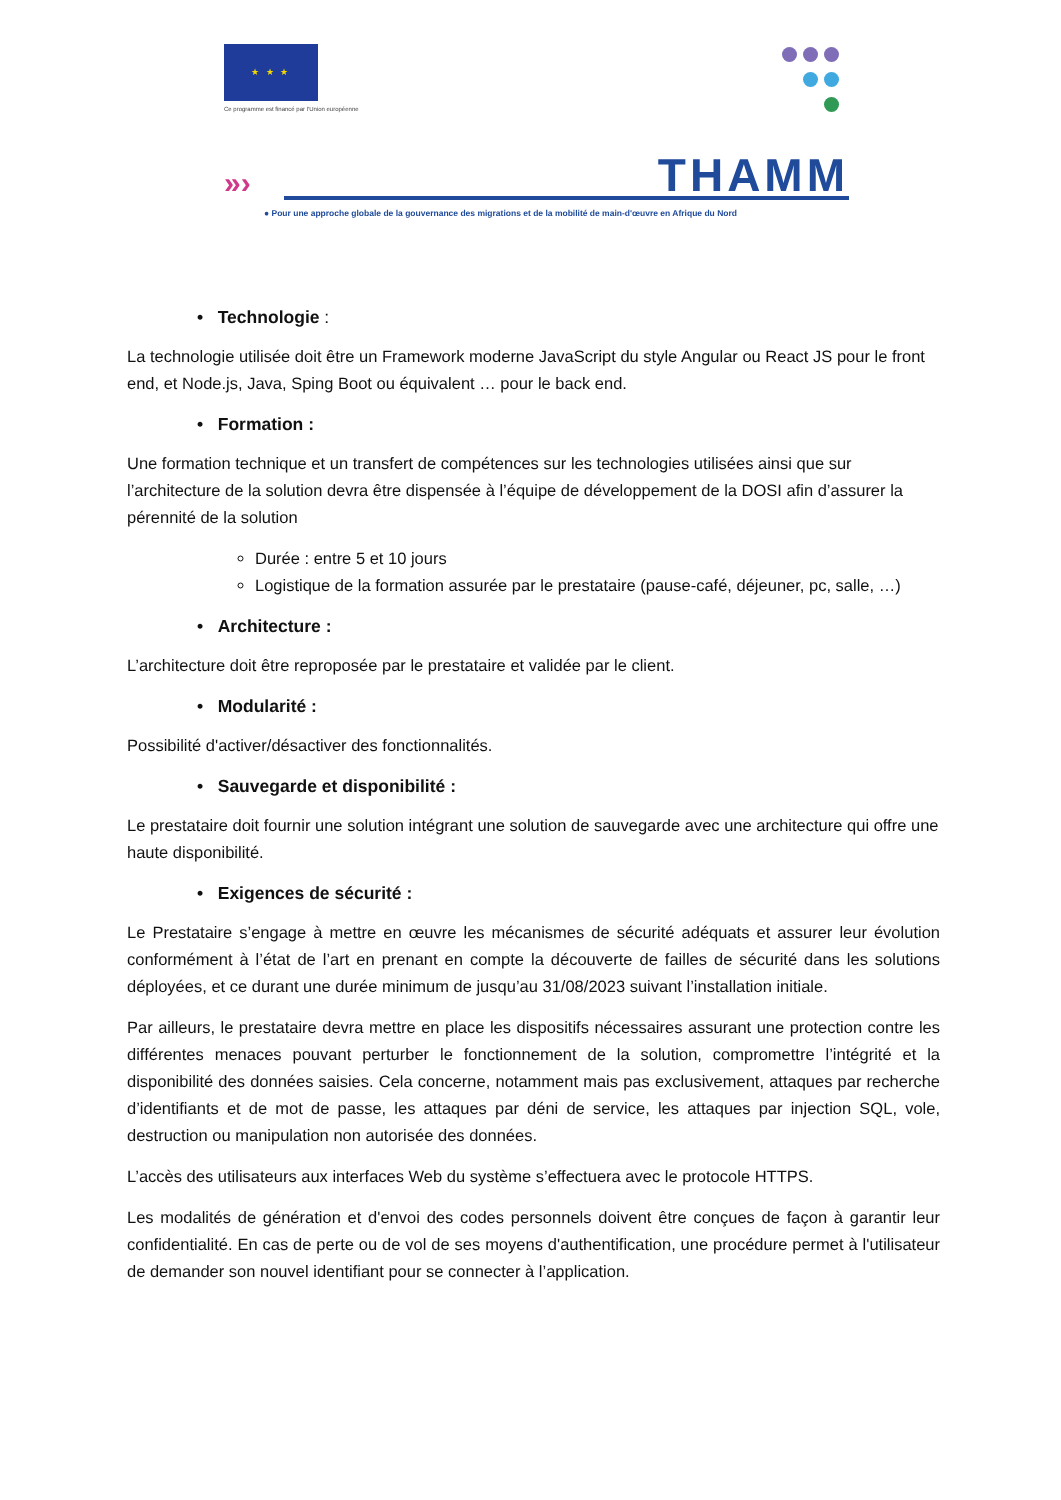★ ★ ★
Ce programme est financé par l'Union européenne
»›
THAMM
● Pour une approche globale de la gouvernance des migrations et de la mobilité de main-d'œuvre en Afrique du Nord
• Technologie :
La technologie utilisée doit être un Framework moderne JavaScript du style Angular ou React JS pour le front end, et Node.js, Java, Sping Boot ou équivalent … pour le back end.
• Formation :
Une formation technique et un transfert de compétences sur les technologies utilisées ainsi que sur l’architecture de la solution devra être dispensée à l’équipe de développement de la DOSI afin d’assurer la pérennité de la solution
Durée : entre 5 et 10 jours
Logistique de la formation assurée par le prestataire (pause-café, déjeuner, pc, salle, …)
• Architecture :
L’architecture doit être reproposée par le prestataire et validée par le client.
• Modularité :
Possibilité d'activer/désactiver des fonctionnalités.
• Sauvegarde et disponibilité :
Le prestataire doit fournir une solution intégrant une solution de sauvegarde avec une architecture qui offre une haute disponibilité.
• Exigences de sécurité :
Le Prestataire s’engage à mettre en œuvre les mécanismes de sécurité adéquats et assurer leur évolution conformément à l’état de l’art en prenant en compte la découverte de failles de sécurité dans les solutions déployées, et ce durant une durée minimum de jusqu’au 31/08/2023 suivant l’installation initiale.
Par ailleurs, le prestataire devra mettre en place les dispositifs nécessaires assurant une protection contre les différentes menaces pouvant perturber le fonctionnement de la solution, compromettre l’intégrité et la disponibilité des données saisies. Cela concerne, notamment mais pas exclusivement, attaques par recherche d’identifiants et de mot de passe, les attaques par déni de service, les attaques par injection SQL, vole, destruction ou manipulation non autorisée des données.
L’accès des utilisateurs aux interfaces Web du système s’effectuera avec le protocole HTTPS.
Les modalités de génération et d'envoi des codes personnels doivent être conçues de façon à garantir leur confidentialité. En cas de perte ou de vol de ses moyens d'authentification, une procédure permet à l'utilisateur de demander son nouvel identifiant pour se connecter à l’application.